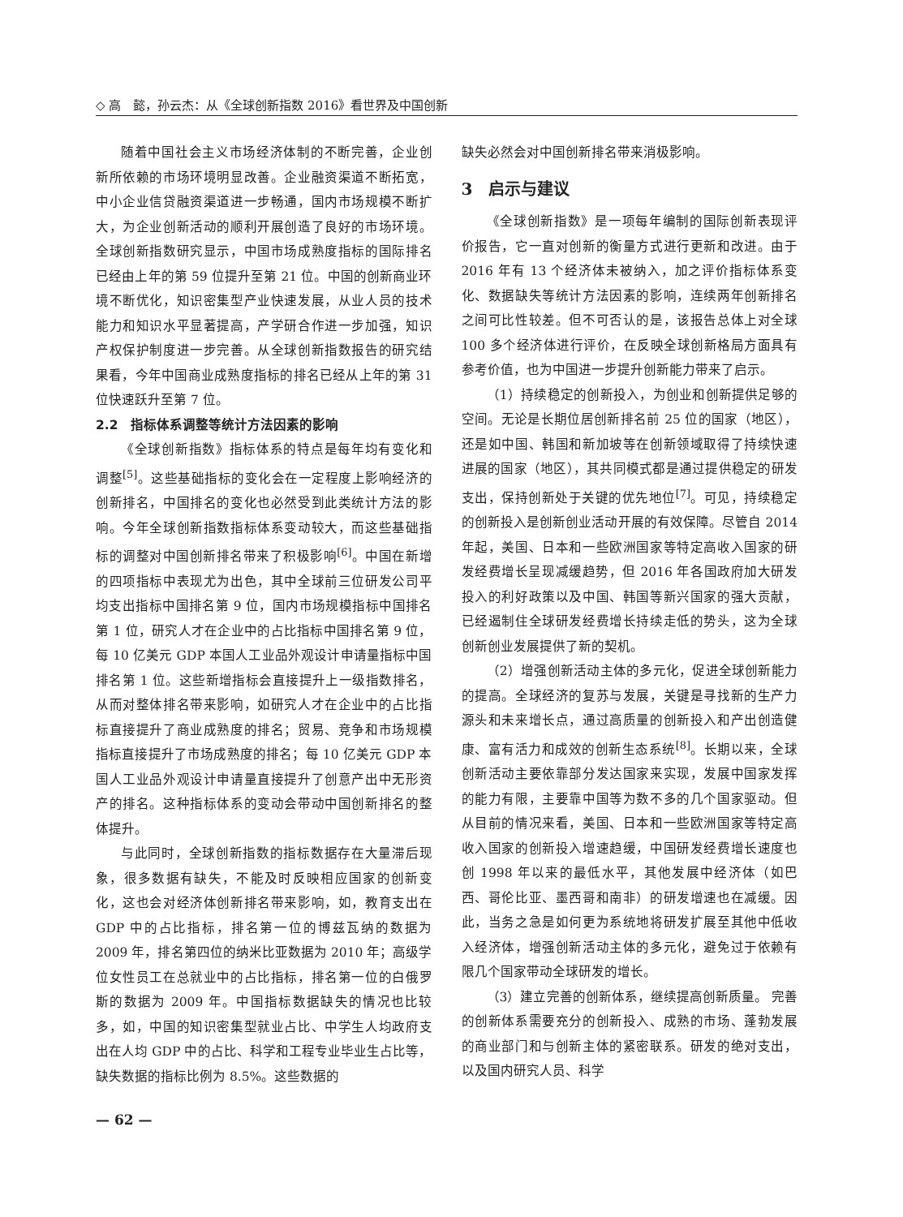◇ 高　懿，孙云杰：从《全球创新指数 2016》看世界及中国创新
随着中国社会主义市场经济体制的不断完善，企业创新所依赖的市场环境明显改善。企业融资渠道不断拓宽，中小企业信贷融资渠道进一步畅通，国内市场规模不断扩大，为企业创新活动的顺利开展创造了良好的市场环境。全球创新指数研究显示，中国市场成熟度指标的国际排名已经由上年的第 59 位提升至第 21 位。中国的创新商业环境不断优化，知识密集型产业快速发展，从业人员的技术能力和知识水平显著提高，产学研合作进一步加强，知识产权保护制度进一步完善。从全球创新指数报告的研究结果看，今年中国商业成熟度指标的排名已经从上年的第 31 位快速跃升至第 7 位。
2.2　指标体系调整等统计方法因素的影响
《全球创新指数》指标体系的特点是每年均有变化和调整<sup>[5]</sup>。这些基础指标的变化会在一定程度上影响经济的创新排名，中国排名的变化也必然受到此类统计方法的影响。今年全球创新指数指标体系变动较大，而这些基础指标的调整对中国创新排名带来了积极影响<sup>[6]</sup>。中国在新增的四项指标中表现尤为出色，其中全球前三位研发公司平均支出指标中国排名第 9 位，国内市场规模指标中国排名第 1 位，研究人才在企业中的占比指标中国排名第 9 位，每 10 亿美元 GDP 本国人工业品外观设计申请量指标中国排名第 1 位。这些新增指标会直接提升上一级指数排名，从而对整体排名带来影响，如研究人才在企业中的占比指标直接提升了商业成熟度的排名；贸易、竞争和市场规模指标直接提升了市场成熟度的排名；每 10 亿美元 GDP 本国人工业品外观设计申请量直接提升了创意产出中无形资产的排名。这种指标体系的变动会带动中国创新排名的整体提升。
与此同时，全球创新指数的指标数据存在大量滞后现象，很多数据有缺失，不能及时反映相应国家的创新变化，这也会对经济体创新排名带来影响，如，教育支出在 GDP 中的占比指标，排名第一位的博兹瓦纳的数据为 2009 年，排名第四位的纳米比亚数据为 2010 年；高级学位女性员工在总就业中的占比指标，排名第一位的白俄罗斯的数据为 2009 年。中国指标数据缺失的情况也比较多，如，中国的知识密集型就业占比、中学生人均政府支出在人均 GDP 中的占比、科学和工程专业毕业生占比等，缺失数据的指标比例为 8.5%。这些数据的
缺失必然会对中国创新排名带来消极影响。
3　启示与建议
《全球创新指数》是一项每年编制的国际创新表现评价报告，它一直对创新的衡量方式进行更新和改进。由于 2016 年有 13 个经济体未被纳入，加之评价指标体系变化、数据缺失等统计方法因素的影响，连续两年创新排名之间可比性较差。但不可否认的是，该报告总体上对全球 100 多个经济体进行评价，在反映全球创新格局方面具有参考价值，也为中国进一步提升创新能力带来了启示。
（1）持续稳定的创新投入，为创业和创新提供足够的空间。无论是长期位居创新排名前 25 位的国家（地区），还是如中国、韩国和新加坡等在创新领域取得了持续快速进展的国家（地区），其共同模式都是通过提供稳定的研发支出，保持创新处于关键的优先地位<sup>[7]</sup>。可见，持续稳定的创新投入是创新创业活动开展的有效保障。尽管自 2014 年起，美国、日本和一些欧洲国家等特定高收入国家的研发经费增长呈现减缓趋势，但 2016 年各国政府加大研发投入的利好政策以及中国、韩国等新兴国家的强大贡献，已经遏制住全球研发经费增长持续走低的势头，这为全球创新创业发展提供了新的契机。
（2）增强创新活动主体的多元化，促进全球创新能力的提高。全球经济的复苏与发展，关键是寻找新的生产力源头和未来增长点，通过高质量的创新投入和产出创造健康、富有活力和成效的创新生态系统<sup>[8]</sup>。长期以来，全球创新活动主要依靠部分发达国家来实现，发展中国家发挥的能力有限，主要靠中国等为数不多的几个国家驱动。但从目前的情况来看，美国、日本和一些欧洲国家等特定高收入国家的创新投入增速趋缓，中国研发经费增长速度也创 1998 年以来的最低水平，其他发展中经济体（如巴西、哥伦比亚、墨西哥和南非）的研发增速也在减缓。因此，当务之急是如何更为系统地将研发扩展至其他中低收入经济体，增强创新活动主体的多元化，避免过于依赖有限几个国家带动全球研发的增长。
（3）建立完善的创新体系，继续提高创新质量。 完善的创新体系需要充分的创新投入、成熟的市场、蓬勃发展的商业部门和与创新主体的紧密联系。研发的绝对支出，以及国内研究人员、科学
— 62 —